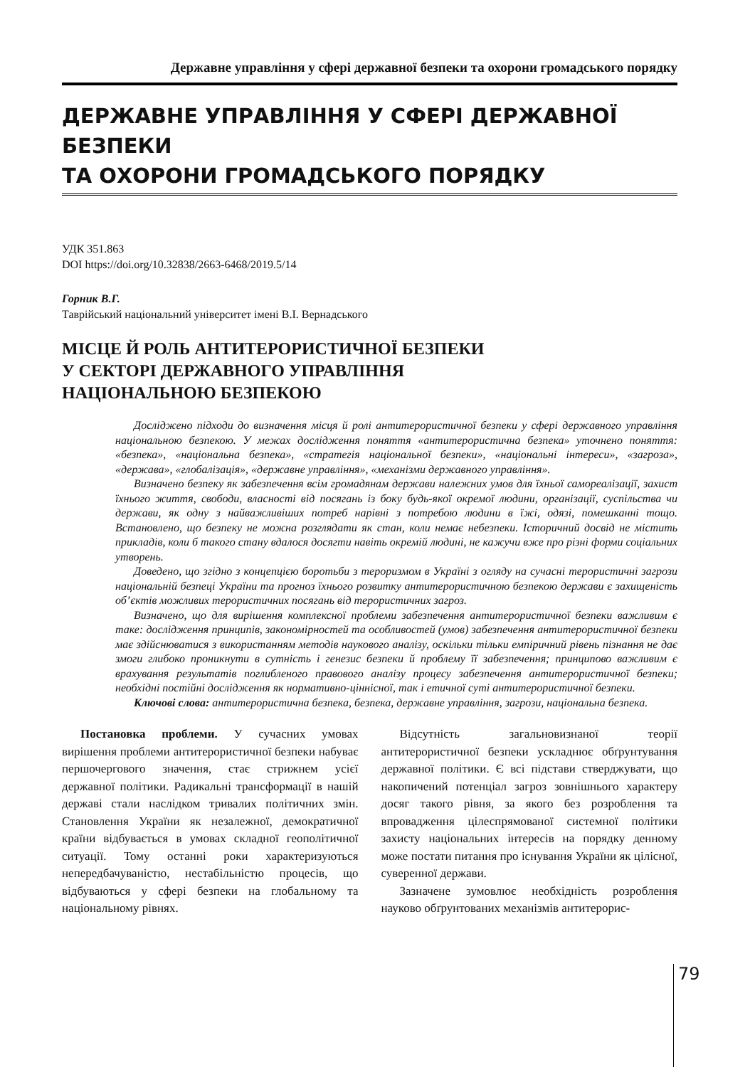Державне управління у сфері державної безпеки та охорони громадського порядку
ДЕРЖАВНЕ УПРАВЛІННЯ У СФЕРІ ДЕРЖАВНОЇ БЕЗПЕКИ
ТА ОХОРОНИ ГРОМАДСЬКОГО ПОРЯДКУ
УДК 351.863
DOI https://doi.org/10.32838/2663-6468/2019.5/14
Горник В.Г.
Таврійський національний університет імені В.І. Вернадського
МІСЦЕ Й РОЛЬ АНТИТЕРОРИСТИЧНОЇ БЕЗПЕКИ
У СЕКТОРІ ДЕРЖАВНОГО УПРАВЛІННЯ
НАЦІОНАЛЬНОЮ БЕЗПЕКОЮ
Досліджено підходи до визначення місця й ролі антитерористичної безпеки у сфері державного управління національною безпекою. У межах дослідження поняття «антитерористична безпека» уточнено поняття: «безпека», «національна безпека», «стратегія національної безпеки», «національні інтереси», «загроза», «держава», «глобалізація», «державне управління», «механізми державного управління».
Визначено безпеку як забезпечення всім громадянам держави належних умов для їхньої самореалізації, захист їхнього життя, свободи, власності від посягань із боку будь-якої окремої людини, організації, суспільства чи держави, як одну з найважливіших потреб нарівні з потребою людини в їжі, одязі, помешканні тощо. Встановлено, що безпеку не можна розглядати як стан, коли немає небезпеки. Історичний досвід не містить прикладів, коли б такого стану вдалося досягти навіть окремій людині, не кажучи вже про різні форми соціальних утворень.
Доведено, що згідно з концепцією боротьби з тероризмом в Україні з огляду на сучасні терористичні загрози національній безпеці України та прогноз їхнього розвитку антитерористичною безпекою держави є захищеність об’єктів можливих терористичних посягань від терористичних загроз.
Визначено, що для вирішення комплексної проблеми забезпечення антитерористичної безпеки важливим є таке: дослідження принципів, закономірностей та особливостей (умов) забезпечення антитерористичної безпеки має здійснюватися з використанням методів наукового аналізу, оскільки тільки емпіричний рівень пізнання не дає змоги глибоко проникнути в сутність і генезис безпеки й проблему її забезпечення; принципово важливим є врахування результатів поглибленого правового аналізу процесу забезпечення антитерористичної безпеки; необхідні постійні дослідження як нормативно-ціннісної, так і етичної суті антитерористичної безпеки.
Ключові слова: антитерористична безпека, безпека, державне управління, загрози, національна безпека.
Постановка проблеми. У сучасних умовах вирішення проблеми антитерористичної безпеки набуває першочергового значення, стає стрижнем усієї державної політики. Радикальні трансформації в нашій державі стали наслідком тривалих політичних змін. Становлення України як незалежної, демократичної країни відбувається в умовах складної геополітичної ситуації. Тому останні роки характеризуються непередбачуваністю, нестабільністю процесів, що відбуваються у сфері безпеки на глобальному та національному рівнях.
Відсутність загальновизнаної теорії антитерористичної безпеки ускладнює обґрунтування державної політики. Є всі підстави стверджувати, що накопичений потенціал загроз зовнішнього характеру досяг такого рівня, за якого без розроблення та впровадження цілеспрямованої системної політики захисту національних інтересів на порядку денному може постати питання про існування України як цілісної, суверенної держави.
Зазначене зумовлює необхідність розроблення науково обґрунтованих механізмів антитерорис-
79